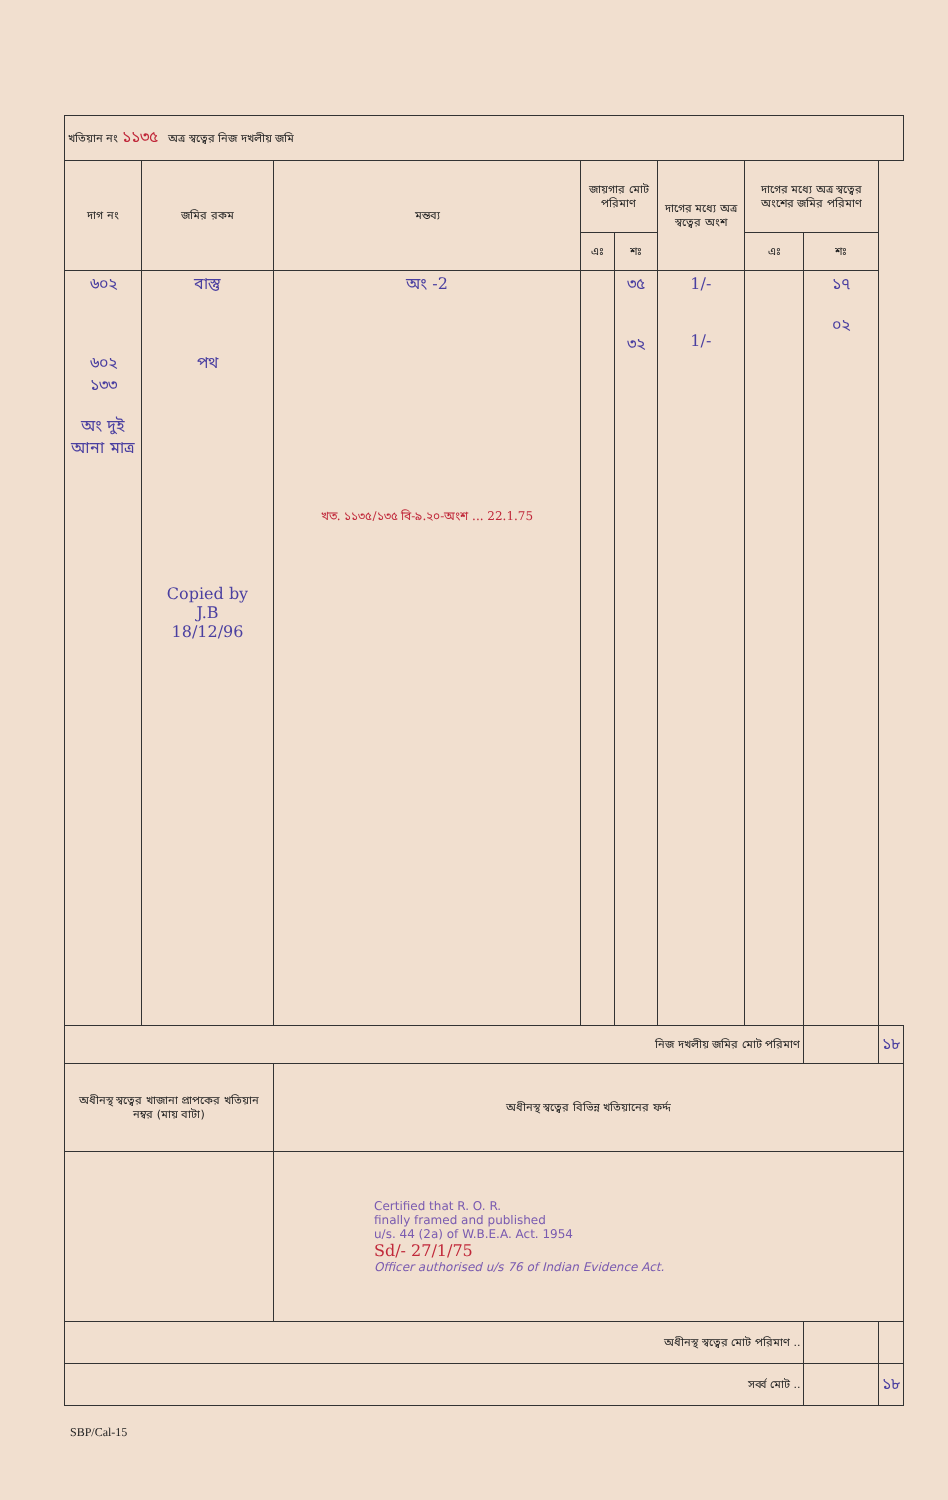| খতিয়ান নং ১১৩৫ অত্র স্বত্বের নিজ দখলীয় জমি | | | | | | | | |
| দাগ নং | জমির রকম | মন্তব্য | জায়গার মোট পরিমাণ | | দাগের মধ্যে অত্র স্বত্বের অংশ | দাগের মধ্যে অত্র স্বত্বের অংশের জমির পরিমাণ | | |
| | | | এঃ | শঃ | | এঃ | শঃ | |
| ৬০২ ৬০২ ১৩৩ অং দুই আনা মাত্র | বাস্তু পথ Copied by J.B 18/12/96 | অং -2 খত. ১১৩৫/১৩৫ বি-৯.২০-অংশ ... 22.1.75 | | ৩৫ ৩২ | 1/- 1/- | | ১৭ ০২ | |
| নিজ দখলীয় জমির মোট পরিমাণ | | | | | | | | ১৮ |
| অধীনস্থ স্বত্বের খাজানা প্রাপকের খতিয়ান নম্বর (মায় বাটা) | | অধীনস্থ স্বত্বের বিভিন্ন খতিয়ানের ফর্দ্দ | | | | | | |
| | | Certified that R. O. R. finally framed and published u/s. 44 (2a) of W.B.E.A. Act. 1954 Sd/- 27/1/75 Officer authorised u/s 76 of Indian Evidence Act. | | | | | | |
| অধীনস্থ স্বত্বের মোট পরিমাণ .. | | | | | | | | |
| সর্ব্ব মোট .. | | | | | | | | ১৮ |
SBP/Cal-15